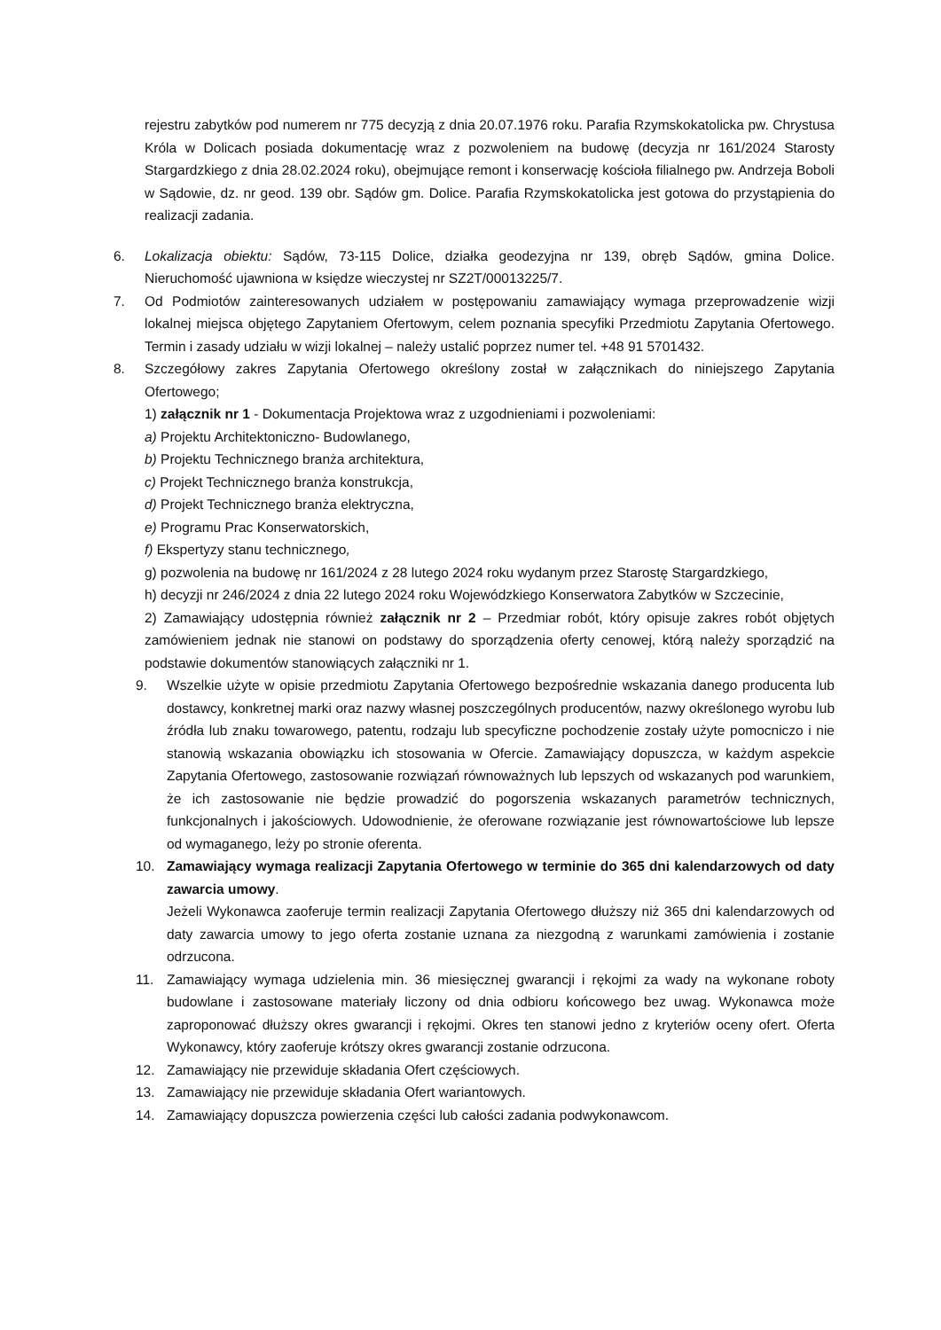rejestru zabytków pod numerem nr 775 decyzją z dnia 20.07.1976 roku. Parafia Rzymskokatolicka pw. Chrystusa Króla w Dolicach posiada dokumentację wraz z pozwoleniem na budowę (decyzja nr 161/2024 Starosty Stargardzkiego z dnia 28.02.2024 roku), obejmujące remont i konserwację kościoła filialnego pw. Andrzeja Boboli w Sądowie, dz. nr geod. 139 obr. Sądów gm. Dolice. Parafia Rzymskokatolicka jest gotowa do przystąpienia do realizacji zadania.
6. Lokalizacja obiektu: Sądów, 73-115 Dolice, działka geodezyjna nr 139, obręb Sądów, gmina Dolice. Nieruchomość ujawniona w księdze wieczystej nr SZ2T/00013225/7.
7. Od Podmiotów zainteresowanych udziałem w postępowaniu zamawiający wymaga przeprowadzenie wizji lokalnej miejsca objętego Zapytaniem Ofertowym, celem poznania specyfiki Przedmiotu Zapytania Ofertowego. Termin i zasady udziału w wizji lokalnej – należy ustalić poprzez numer tel. +48 91 5701432.
8. Szczegółowy zakres Zapytania Ofertowego określony został w załącznikach do niniejszego Zapytania Ofertowego;
1) załącznik nr 1 - Dokumentacja Projektowa wraz z uzgodnieniami i pozwoleniami:
a) Projektu Architektoniczno- Budowlanego,
b) Projektu Technicznego branża architektura,
c) Projekt Technicznego branża konstrukcja,
d) Projekt Technicznego branża elektryczna,
e) Programu Prac Konserwatorskich,
f) Ekspertyzy stanu technicznego,
g) pozwolenia na budowę nr 161/2024 z 28 lutego 2024 roku wydanym przez Starostę Stargardzkiego,
h) decyzji nr 246/2024 z dnia 22 lutego 2024 roku Wojewódzkiego Konserwatora Zabytków w Szczecinie,
2) Zamawiający udostępnia również załącznik nr 2 – Przedmiar robót, który opisuje zakres robót objętych zamówieniem jednak nie stanowi on podstawy do sporządzenia oferty cenowej, którą należy sporządzić na podstawie dokumentów stanowiących załączniki nr 1.
9. Wszelkie użyte w opisie przedmiotu Zapytania Ofertowego bezpośrednie wskazania danego producenta lub dostawcy, konkretnej marki oraz nazwy własnej poszczególnych producentów, nazwy określonego wyrobu lub źródła lub znaku towarowego, patentu, rodzaju lub specyficzne pochodzenie zostały użyte pomocniczo i nie stanowią wskazania obowiązku ich stosowania w Ofercie. Zamawiający dopuszcza, w każdym aspekcie Zapytania Ofertowego, zastosowanie rozwiązań równoważnych lub lepszych od wskazanych pod warunkiem, że ich zastosowanie nie będzie prowadzić do pogorszenia wskazanych parametrów technicznych, funkcjonalnych i jakościowych. Udowodnienie, że oferowane rozwiązanie jest równowartościowe lub lepsze od wymaganego, leży po stronie oferenta.
10. Zamawiający wymaga realizacji Zapytania Ofertowego w terminie do 365 dni kalendarzowych od daty zawarcia umowy.
Jeżeli Wykonawca zaoferuje termin realizacji Zapytania Ofertowego dłuższy niż 365 dni kalendarzowych od daty zawarcia umowy to jego oferta zostanie uznana za niezgodną z warunkami zamówienia i zostanie odrzucona.
11. Zamawiający wymaga udzielenia min. 36 miesięcznej gwarancji i rękojmi za wady na wykonane roboty budowlane i zastosowane materiały liczony od dnia odbioru końcowego bez uwag. Wykonawca może zaproponować dłuższy okres gwarancji i rękojmi. Okres ten stanowi jedno z kryteriów oceny ofert. Oferta Wykonawcy, który zaoferuje krótszy okres gwarancji zostanie odrzucona.
12. Zamawiający nie przewiduje składania Ofert częściowych.
13. Zamawiający nie przewiduje składania Ofert wariantowych.
14. Zamawiający dopuszcza powierzenia części lub całości zadania podwykonawcom.